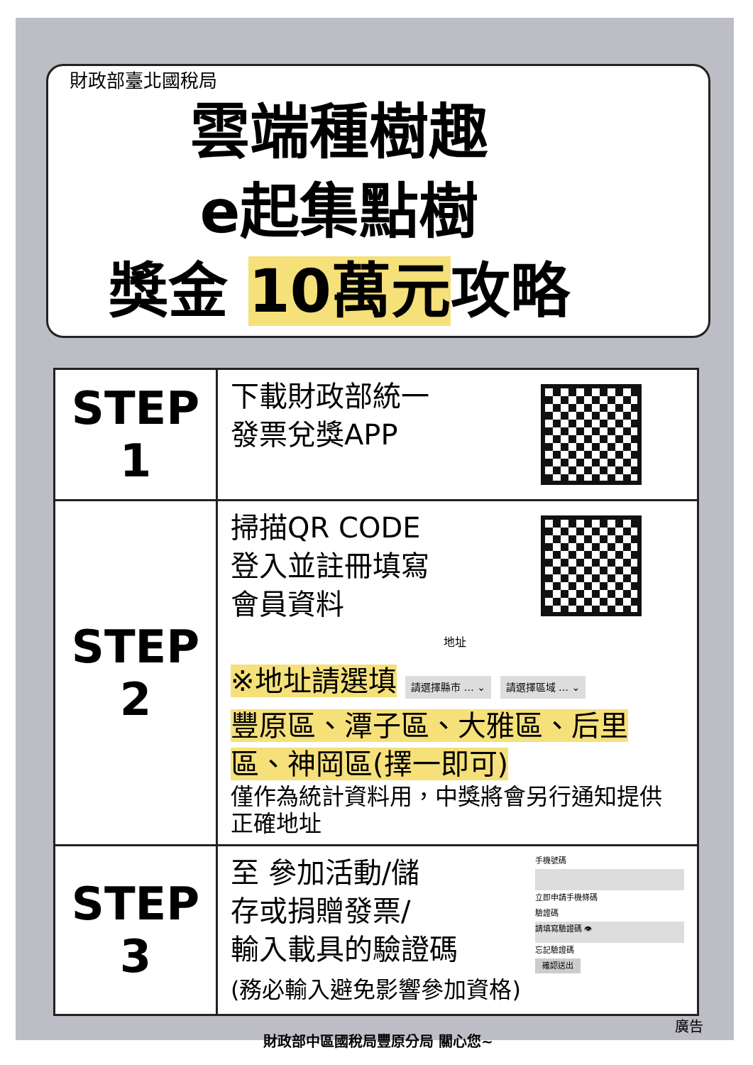財政部臺北國稅局
雲端種樹趣
e起集點樹
獎金 10萬元攻略
| STEP 1 | 下載財政部統一 發票兌獎APP |
| STEP 2 | 掃描QR CODE 登入並註冊填寫 會員資料 地址 ※地址請選填 請選擇縣市 … ⌄ 請選擇區域 … ⌄ 豐原區、潭子區、大雅區、后里區、神岡區(擇一即可) 僅作為統計資料用，中獎將會另行通知提供正確地址 |
| STEP 3 | 手機號碼 立即申請手機條碼 驗證碼 請填寫驗證碼 👁 忘記驗證碼 確認送出 至 參加活動/儲 存或捐贈發票/ 輸入載具的驗證碼 (務必輸入避免影響參加資格) |
財政部中區國稅局豐原分局 關心您~
廣告